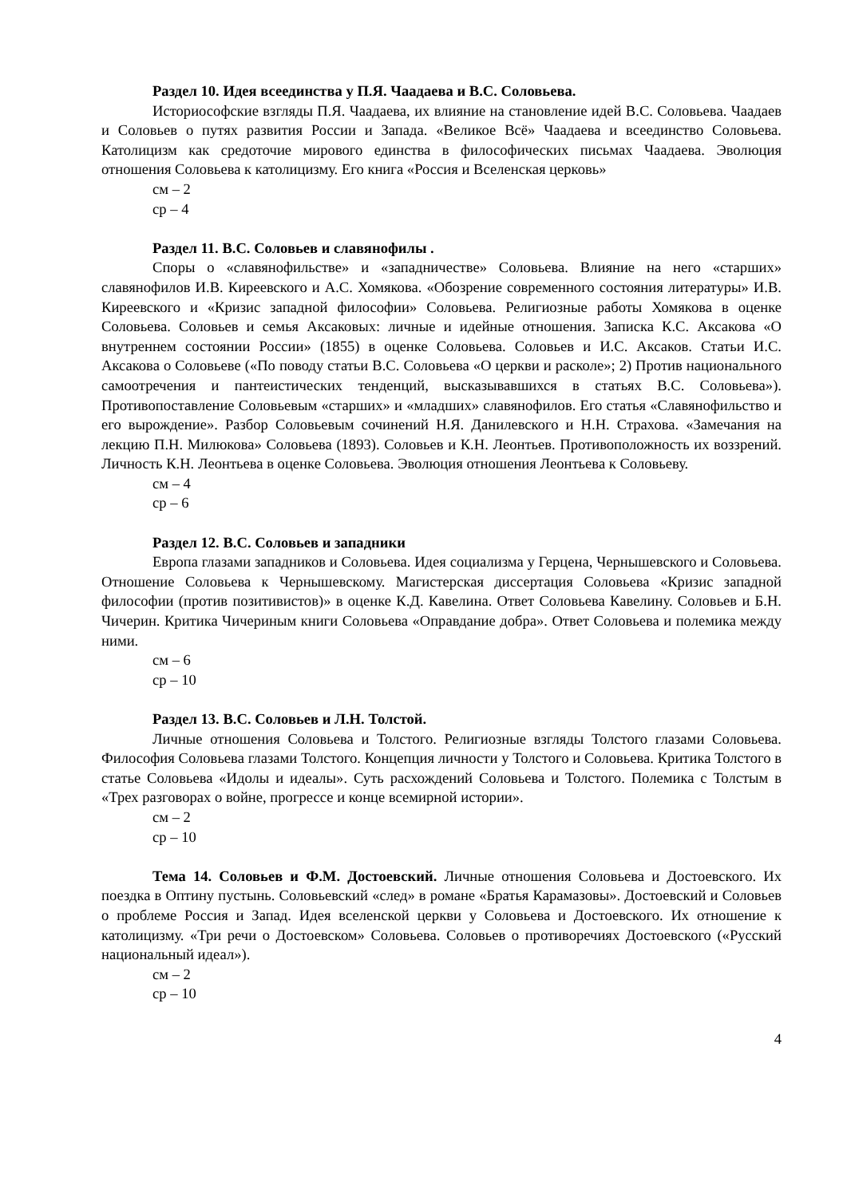Раздел 10. Идея всеединства у П.Я. Чаадаева и В.С. Соловьева.
Историософские взгляды П.Я. Чаадаева, их влияние на становление идей В.С. Соловьева. Чаадаев и Соловьев о путях развития России и Запада. «Великое Всё» Чаадаева и всеединство Соловьева. Католицизм как средоточие мирового единства в философических письмах Чаадаева. Эволюция отношения Соловьева к католицизму. Его книга «Россия и Вселенская церковь»
см – 2
ср – 4
Раздел 11. В.С. Соловьев и славянофилы .
Споры о «славянофильстве» и «западничестве» Соловьева. Влияние на него «старших» славянофилов И.В. Киреевского и А.С. Хомякова. «Обозрение современного состояния литературы» И.В. Киреевского и «Кризис западной философии» Соловьева. Религиозные работы Хомякова в оценке Соловьева. Соловьев и семья Аксаковых: личные и идейные отношения. Записка К.С. Аксакова «О внутреннем состоянии России» (1855) в оценке Соловьева. Соловьев и И.С. Аксаков. Статьи И.С. Аксакова о Соловьеве («По поводу статьи В.С. Соловьева «О церкви и расколе»; 2) Против национального самоотречения и пантеистических тенденций, высказывавшихся в статьях В.С. Соловьева»). Противопоставление Соловьевым «старших» и «младших» славянофилов. Его статья «Славянофильство и его вырождение». Разбор Соловьевым сочинений Н.Я. Данилевского и Н.Н. Страхова. «Замечания на лекцию П.Н. Милюкова» Соловьева (1893). Соловьев и К.Н. Леонтьев. Противоположность их воззрений. Личность К.Н. Леонтьева в оценке Соловьева. Эволюция отношения Леонтьева к Соловьеву.
см – 4
ср – 6
Раздел 12. В.С. Соловьев и западники
Европа глазами западников и Соловьева. Идея социализма у Герцена, Чернышевского и Соловьева. Отношение Соловьева к Чернышевскому. Магистерская диссертация Соловьева «Кризис западной философии (против позитивистов)» в оценке К.Д. Кавелина. Ответ Соловьева Кавелину. Соловьев и Б.Н. Чичерин. Критика Чичериным книги Соловьева «Оправдание добра». Ответ Соловьева и полемика между ними.
см – 6
ср – 10
Раздел 13. В.С. Соловьев и Л.Н. Толстой.
Личные отношения Соловьева и Толстого. Религиозные взгляды Толстого глазами Соловьева. Философия Соловьева глазами Толстого. Концепция личности у Толстого и Соловьева. Критика Толстого в статье Соловьева «Идолы и идеалы». Суть расхождений Соловьева и Толстого. Полемика с Толстым в «Трех разговорах о войне, прогрессе и конце всемирной истории».
см – 2
ср – 10
Тема 14. Соловьев и Ф.М. Достоевский. Личные отношения Соловьева и Достоевского. Их поездка в Оптину пустынь. Соловьевский «след» в романе «Братья Карамазовы». Достоевский и Соловьев о проблеме Россия и Запад. Идея вселенской церкви у Соловьева и Достоевского. Их отношение к католицизму. «Три речи о Достоевском» Соловьева. Соловьев о противоречиях Достоевского («Русский национальный идеал»).
см – 2
ср – 10
4